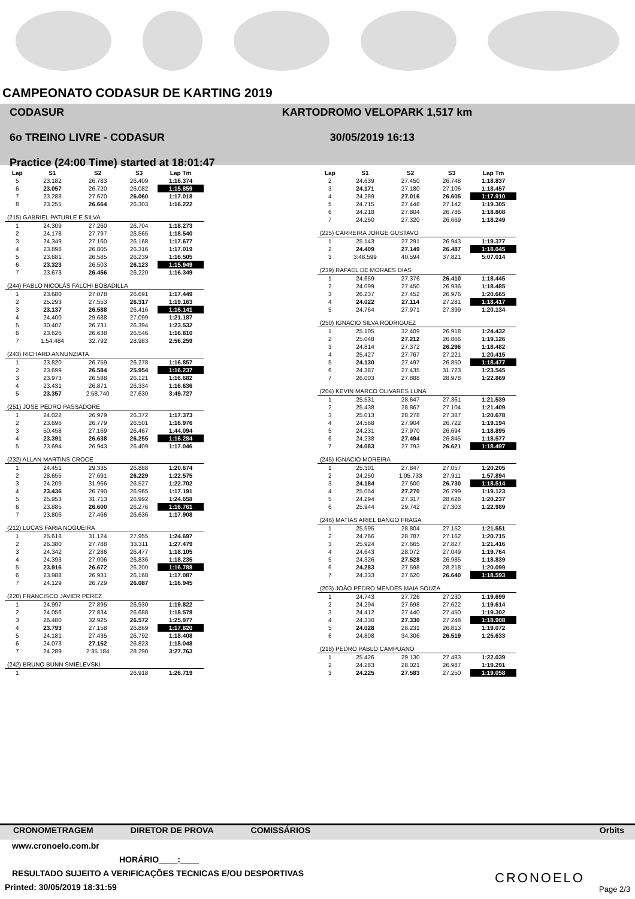CAMPEONATO CODASUR DE KARTING 2019
CODASUR
6o TREINO LIVRE - CODASUR
Practice (24:00 Time) started at 18:01:47
KARTODROMO VELOPARK 1,517 km
30/05/2019 16:13
| Lap | S1 | S2 | S3 | Lap Tm |
| --- | --- | --- | --- | --- |
| 5 | 23.182 | 26.783 | 26.409 | 1:16.374 |
| 6 | 23.057 | 26.720 | 26.082 | 1:15.859 |
| 7 | 23.288 | 27.670 | 26.060 | 1:17.018 |
| 8 | 23.255 | 26.664 | 26.303 | 1:16.222 |
| (215) GABRIEL PATURLE E SILVA | | | | |
| 1 | 24.309 | 27.260 | 26.704 | 1:18.273 |
| 2 | 24.178 | 27.797 | 26.565 | 1:18.540 |
| 3 | 24.349 | 27.160 | 26.168 | 1:17.677 |
| 4 | 23.898 | 26.805 | 26.316 | 1:17.019 |
| 5 | 23.681 | 26.585 | 26.239 | 1:16.505 |
| 6 | 23.323 | 26.503 | 26.123 | 1:15.949 |
| 7 | 23.673 | 26.456 | 26.220 | 1:16.349 |
| (244) PABLO NICOLÁS FALCHI BOBADILLA | | | | |
| 1 | 23.680 | 27.078 | 26.691 | 1:17.449 |
| 2 | 25.293 | 27.553 | 26.317 | 1:19.163 |
| 3 | 23.137 | 26.588 | 26.416 | 1:16.141 |
| 4 | 24.400 | 29.688 | 27.099 | 1:21.187 |
| 5 | 30.407 | 26.731 | 26.394 | 1:23.532 |
| 6 | 23.626 | 26.638 | 26.546 | 1:16.810 |
| 7 | 1:54.484 | 32.792 | 28.983 | 2:56.259 |
| (243) RICHARD ANNUNZIATA | | | | |
| 1 | 23.820 | 26.759 | 26.278 | 1:16.857 |
| 2 | 23.699 | 26.584 | 25.954 | 1:16.237 |
| 3 | 23.973 | 26.588 | 26.121 | 1:16.682 |
| 4 | 23.431 | 26.871 | 26.334 | 1:16.636 |
| 5 | 23.357 | 2:58.740 | 27.630 | 3:49.727 |
| (251) JOSE PEDRO PASSADORE | | | | |
| 1 | 24.022 | 26.979 | 26.372 | 1:17.373 |
| 2 | 23.696 | 26.779 | 26.501 | 1:16.976 |
| 3 | 50.458 | 27.169 | 26.467 | 1:44.094 |
| 4 | 23.391 | 26.638 | 26.255 | 1:16.284 |
| 5 | 23.694 | 26.943 | 26.409 | 1:17.046 |
| (232) ALLAN MARTINS CROCE | | | | |
| 1 | 24.451 | 29.335 | 26.888 | 1:20.674 |
| 2 | 28.655 | 27.691 | 26.229 | 1:22.575 |
| 3 | 24.209 | 31.966 | 26.527 | 1:22.702 |
| 4 | 23.436 | 26.790 | 26.965 | 1:17.191 |
| 5 | 25.953 | 31.713 | 26.992 | 1:24.658 |
| 6 | 23.885 | 26.600 | 26.276 | 1:16.761 |
| 7 | 23.806 | 27.466 | 26.636 | 1:17.908 |
| (212) LUCAS FARIA NOGUEIRA | | | | |
| 1 | 25.618 | 31.124 | 27.955 | 1:24.697 |
| 2 | 26.380 | 27.788 | 33.311 | 1:27.479 |
| 3 | 24.342 | 27.286 | 26.477 | 1:18.105 |
| 4 | 24.393 | 27.006 | 26.836 | 1:18.235 |
| 5 | 23.916 | 26.672 | 26.200 | 1:16.788 |
| 6 | 23.988 | 26.931 | 26.168 | 1:17.087 |
| 7 | 24.129 | 26.729 | 26.087 | 1:16.945 |
| (220) FRANCISCO JAVIER PEREZ | | | | |
| 1 | 24.997 | 27.895 | 26.930 | 1:19.822 |
| 2 | 24.056 | 27.834 | 26.688 | 1:18.578 |
| 3 | 26.480 | 32.925 | 26.572 | 1:25.977 |
| 4 | 23.793 | 27.158 | 26.869 | 1:17.820 |
| 5 | 24.181 | 27.435 | 26.792 | 1:18.408 |
| 6 | 24.073 | 27.152 | 26.823 | 1:18.048 |
| 7 | 24.289 | 2:35.184 | 28.290 | 3:27.763 |
| (242) BRUNO BUNN SMIELEVSKI | | | | |
| 1 | | | 26.918 | 1:26.719 |
| Lap | S1 | S2 | S3 | Lap Tm |
| --- | --- | --- | --- | --- |
| 2 | 24.639 | 27.450 | 26.748 | 1:18.837 |
| 3 | 24.171 | 27.180 | 27.106 | 1:18.457 |
| 4 | 24.289 | 27.016 | 26.605 | 1:17.910 |
| 5 | 24.715 | 27.448 | 27.142 | 1:19.305 |
| 6 | 24.218 | 27.804 | 26.786 | 1:18.808 |
| 7 | 24.260 | 27.320 | 26.669 | 1:18.249 |
| (225) CARREIRA JORGE GUSTAVO | | | | |
| 1 | 25.143 | 27.291 | 26.943 | 1:19.377 |
| 2 | 24.409 | 27.149 | 26.487 | 1:18.045 |
| 3 | 3:48.599 | 40.594 | 37.821 | 5:07.014 |
| (239) RAFAEL DE MORAES DIAS | | | | |
| 1 | 24.659 | 27.376 | 26.410 | 1:18.445 |
| 2 | 24.099 | 27.450 | 26.936 | 1:18.485 |
| 3 | 26.237 | 27.452 | 26.976 | 1:20.665 |
| 4 | 24.022 | 27.114 | 27.281 | 1:18.417 |
| 5 | 24.764 | 27.971 | 27.399 | 1:20.134 |
| (250) IGNACIO SILVA RODRIGUEZ | | | | |
| 1 | 25.105 | 32.409 | 26.918 | 1:24.432 |
| 2 | 25.048 | 27.212 | 26.866 | 1:19.126 |
| 3 | 24.814 | 27.372 | 26.296 | 1:18.482 |
| 4 | 25.427 | 27.767 | 27.221 | 1:20.415 |
| 5 | 24.130 | 27.497 | 26.850 | 1:18.477 |
| 6 | 24.387 | 27.435 | 31.723 | 1:23.545 |
| 7 | 26.003 | 27.888 | 28.978 | 1:22.869 |
| (204) KEVIN MARCO OLIVARES LUNA | | | | |
| 1 | 25.531 | 28.647 | 27.361 | 1:21.539 |
| 2 | 25.438 | 28.867 | 27.104 | 1:21.409 |
| 3 | 25.013 | 28.278 | 27.387 | 1:20.678 |
| 4 | 24.568 | 27.904 | 26.722 | 1:19.194 |
| 5 | 24.231 | 27.970 | 26.694 | 1:18.895 |
| 6 | 24.238 | 27.494 | 26.845 | 1:18.577 |
| 7 | 24.083 | 27.793 | 26.621 | 1:18.497 |
| (245) IGNACIO MOREIRA | | | | |
| 1 | 25.301 | 27.847 | 27.057 | 1:20.205 |
| 2 | 24.250 | 1:05.733 | 27.911 | 1:57.894 |
| 3 | 24.184 | 27.600 | 26.730 | 1:18.514 |
| 4 | 25.054 | 27.270 | 26.799 | 1:19.123 |
| 5 | 24.294 | 27.317 | 28.626 | 1:20.237 |
| 6 | 25.944 | 29.742 | 27.303 | 1:22.989 |
| (246) MATÍAS ARIEL BANGO FRAGA | | | | |
| 1 | 25.595 | 28.804 | 27.152 | 1:21.551 |
| 2 | 24.766 | 28.787 | 27.162 | 1:20.715 |
| 3 | 25.924 | 27.665 | 27.827 | 1:21.416 |
| 4 | 24.643 | 28.072 | 27.049 | 1:19.764 |
| 5 | 24.326 | 27.528 | 26.985 | 1:18.839 |
| 6 | 24.283 | 27.598 | 28.218 | 1:20.099 |
| 7 | 24.333 | 27.620 | 26.640 | 1:18.593 |
| (203) JOÃO PEDRO MENDES MAIA SOUZA | | | | |
| 1 | 24.743 | 27.726 | 27.230 | 1:19.699 |
| 2 | 24.294 | 27.698 | 27.622 | 1:19.614 |
| 3 | 24.412 | 27.440 | 27.450 | 1:19.302 |
| 4 | 24.330 | 27.330 | 27.248 | 1:18.908 |
| 5 | 24.028 | 28.231 | 26.813 | 1:19.072 |
| 6 | 24.808 | 34.306 | 26.519 | 1:25.633 |
| (218) PEDRO PABLO CAMPUANO | | | | |
| 1 | 25.426 | 29.130 | 27.483 | 1:22.039 |
| 2 | 24.283 | 28.021 | 26.987 | 1:19.291 |
| 3 | 24.225 | 27.583 | 27.250 | 1:19.058 |
CRONOMETRAGEM DIRETOR DE PROVA COMISSÁRIOS Orbits
www.cronoelo.com.br
HORÁRIO____:____
RESULTADO SUJEITO A VERIFICAÇÕES TECNICAS E/OU DESPORTIVAS
Printed: 30/05/2019 18:31:59
CRONOELO
Page 2/3